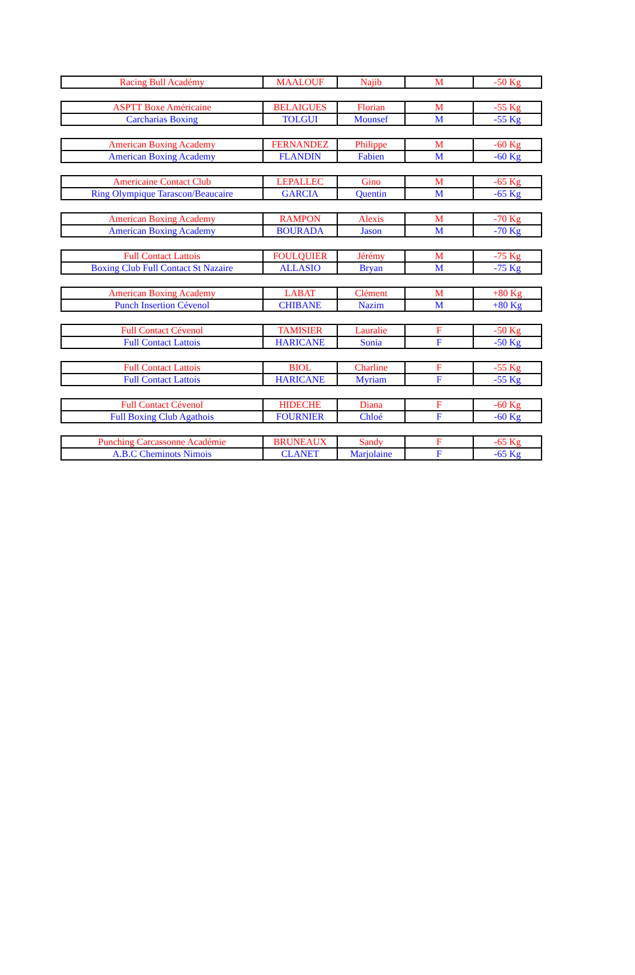| Racing Bull Académy | MAALOUF | Najib | M | -50 Kg |
| ASPTT Boxe Américaine | BELAIGUES | Florian | M | -55 Kg |
| Carcharias Boxing | TOLGUI | Mounsef | M | -55 Kg |
| American Boxing Academy | FERNANDEZ | Philippe | M | -60 Kg |
| American Boxing Academy | FLANDIN | Fabien | M | -60 Kg |
| Americaine Contact Club | LEPALLEC | Gino | M | -65 Kg |
| Ring Olympique Tarascon/Beaucaire | GARCIA | Quentin | M | -65 Kg |
| American Boxing Academy | RAMPON | Alexis | M | -70 Kg |
| American Boxing Academy | BOURADA | Jason | M | -70 Kg |
| Full Contact Lattois | FOULQUIER | Jérémy | M | -75 Kg |
| Boxing Club Full Contact St Nazaire | ALLASIO | Bryan | M | -75 Kg |
| American Boxing Academy | LABAT | Clément | M | +80 Kg |
| Punch Insertion Cévenol | CHIBANE | Nazim | M | +80 Kg |
| Full Contact Cévenol | TAMISIER | Lauralie | F | -50 Kg |
| Full Contact Lattois | HARICANE | Sonia | F | -50 Kg |
| Full Contact Lattois | BIOL | Charline | F | -55 Kg |
| Full Contact Lattois | HARICANE | Myriam | F | -55 Kg |
| Full Contact Cévenol | HIDECHE | Diana | F | -60 Kg |
| Full Boxing Club Agathois | FOURNIER | Chloé | F | -60 Kg |
| Punching Carcassonne Académie | BRUNEAUX | Sandy | F | -65 Kg |
| A.B.C Cheminots Nimois | CLANET | Marjolaine | F | -65 Kg |